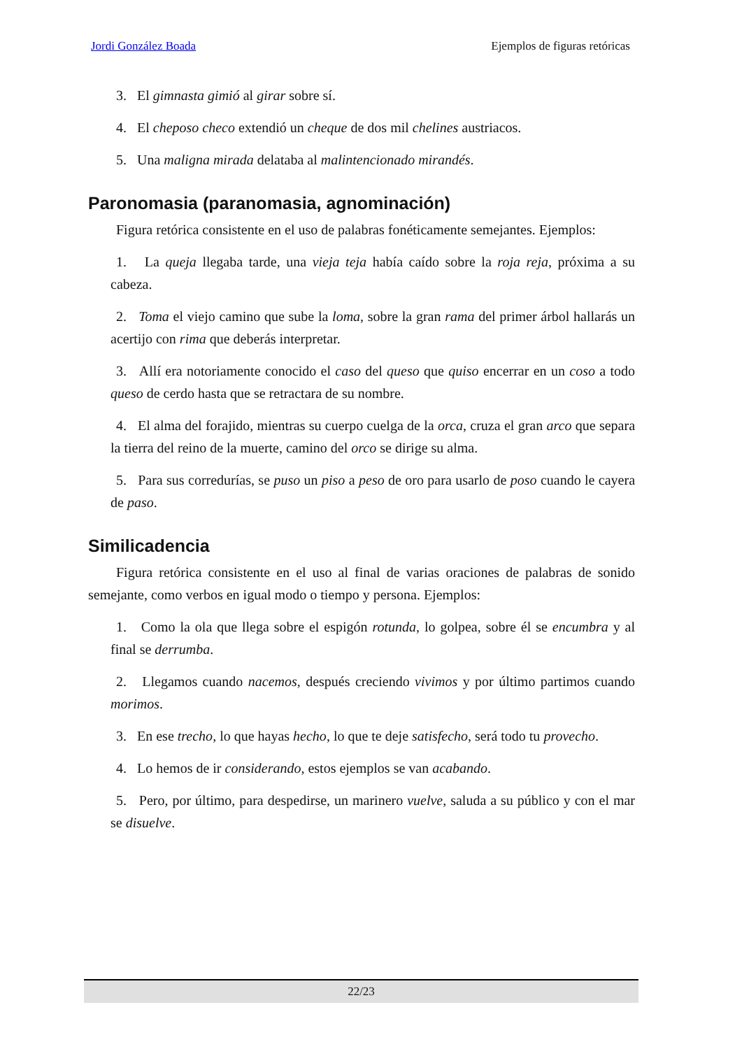Jordi González Boada Ejemplos de figuras retóricas
3. El gimnasta gimió al girar sobre sí.
4. El cheposo checo extendió un cheque de dos mil chelines austriacos.
5. Una maligna mirada delataba al malintencionado mirandés.
Paronomasia (paranomasia, agnominación)
Figura retórica consistente en el uso de palabras fonéticamente semejantes. Ejemplos:
1. La queja llegaba tarde, una vieja teja había caído sobre la roja reja, próxima a su cabeza.
2. Toma el viejo camino que sube la loma, sobre la gran rama del primer árbol hallarás un acertijo con rima que deberás interpretar.
3. Allí era notoriamente conocido el caso del queso que quiso encerrar en un coso a todo queso de cerdo hasta que se retractara de su nombre.
4. El alma del forajido, mientras su cuerpo cuelga de la orca, cruza el gran arco que separa la tierra del reino de la muerte, camino del orco se dirige su alma.
5. Para sus corredurías, se puso un piso a peso de oro para usarlo de poso cuando le cayera de paso.
Similicadencia
Figura retórica consistente en el uso al final de varias oraciones de palabras de sonido semejante, como verbos en igual modo o tiempo y persona. Ejemplos:
1. Como la ola que llega sobre el espigón rotunda, lo golpea, sobre él se encumbra y al final se derrumba.
2. Llegamos cuando nacemos, después creciendo vivimos y por último partimos cuando morimos.
3. En ese trecho, lo que hayas hecho, lo que te deje satisfecho, será todo tu provecho.
4. Lo hemos de ir considerando, estos ejemplos se van acabando.
5. Pero, por último, para despedirse, un marinero vuelve, saluda a su público y con el mar se disuelve.
22/23